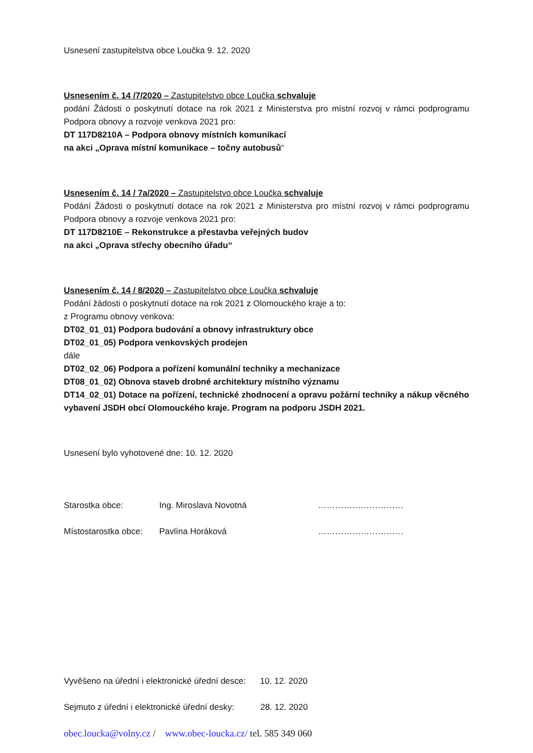Usnesení zastupitelstva obce Loučka 9. 12. 2020
Usnesením č. 14 /7/2020 – Zastupitelstvo obce Loučka schvaluje
podání Žádosti o poskytnutí dotace na rok 2021 z Ministerstva pro místní rozvoj v rámci podprogramu Podpora obnovy a rozvoje venkova 2021 pro:
DT 117D8210A – Podpora obnovy místních komunikací
na akci „Oprava místní komunikace – točny autobusů“
Usnesením č. 14 / 7a/2020 – Zastupitelstvo obce Loučka schvaluje
Podání Žádosti o poskytnutí dotace na rok 2021 z Ministerstva pro místní rozvoj v rámci podprogramu Podpora obnovy a rozvoje venkova 2021 pro:
DT 117D8210E – Rekonstrukce a přestavba veřejných budov
na akci „Oprava střechy obecního úřadu“
Usnesením č. 14 / 8/2020 – Zastupitelstvo obce Loučka schvaluje
Podání žádosti o poskytnutí dotace na rok 2021 z Olomouckého kraje a to:
z Programu obnovy venkova:
DT02_01_01) Podpora budování a obnovy infrastruktury obce
DT02_01_05) Podpora venkovských prodejen
dále
DT02_02_06) Podpora a pořízení komunální techniky a mechanizace
DT08_01_02) Obnova staveb drobné architektury místního významu
DT14_02_01) Dotace na pořízení, technické zhodnocení a opravu požární techniky a nákup věcného vybavení JSDH obcí Olomouckého kraje. Program na podporu JSDH 2021.
Usnesení bylo vyhotovené dne: 10. 12. 2020
Starostka obce: Ing. Miroslava Novotná …………………………
Místostarostka obce: Pavlína Horáková …………………………
Vyvěšeno na úřední i elektronické úřední desce: 10. 12. 2020
Sejmuto z úřední i elektronické úřední desky: 28. 12. 2020
obec.loucka@volny.cz / www.obec-loucka.cz/ tel. 585 349 060